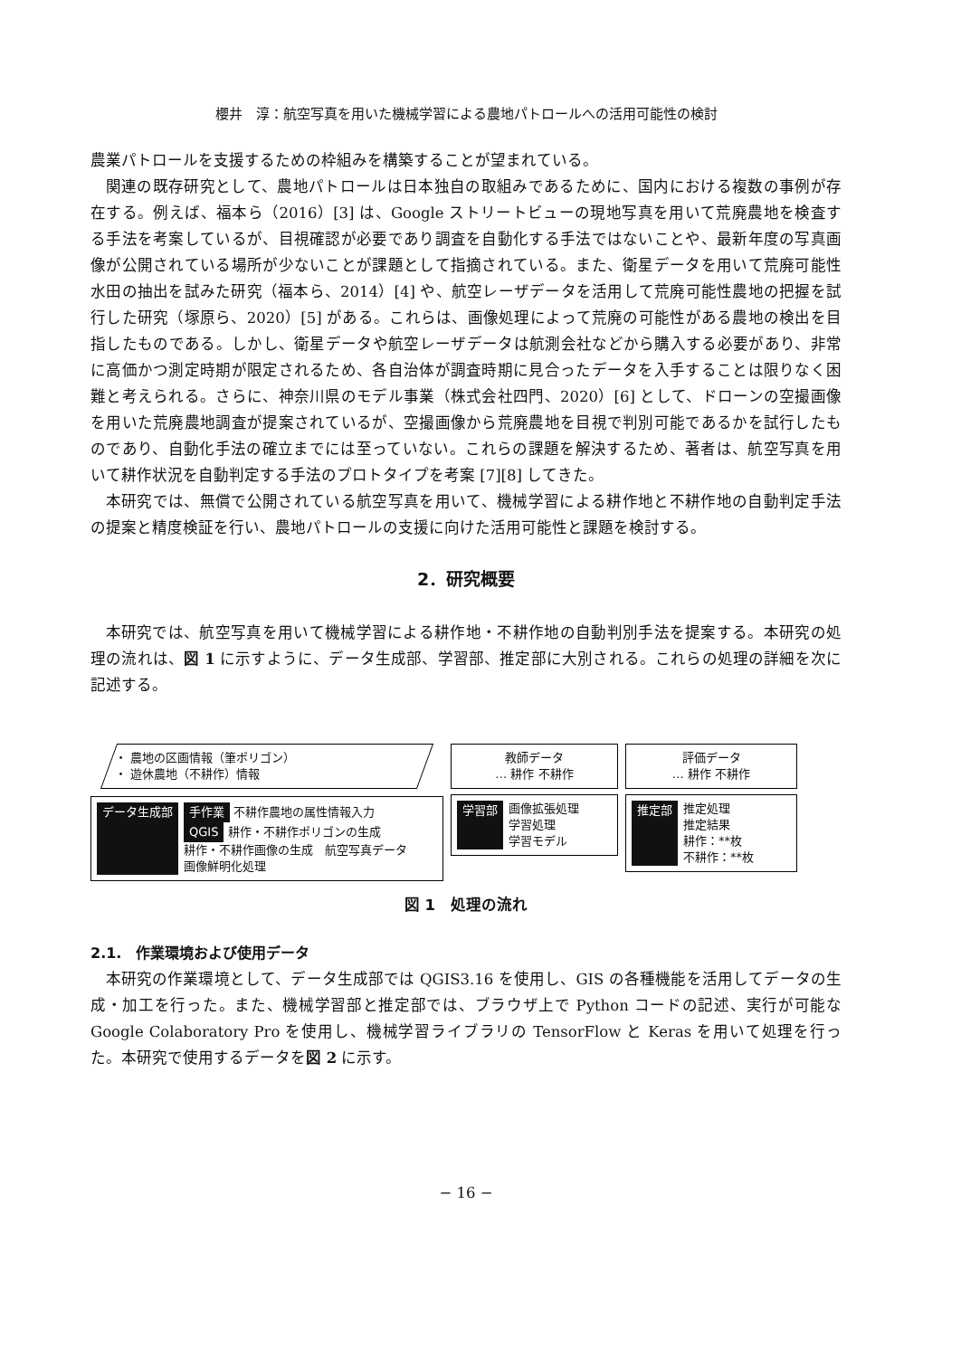櫻井　淳：航空写真を用いた機械学習による農地パトロールへの活用可能性の検討
農業パトロールを支援するための枠組みを構築することが望まれている。
関連の既存研究として、農地パトロールは日本独自の取組みであるために、国内における複数の事例が存在する。例えば、福本ら（2016）[3] は、Google ストリートビューの現地写真を用いて荒廃農地を検査する手法を考案しているが、目視確認が必要であり調査を自動化する手法ではないことや、最新年度の写真画像が公開されている場所が少ないことが課題として指摘されている。また、衛星データを用いて荒廃可能性水田の抽出を試みた研究（福本ら、2014）[4] や、航空レーザデータを活用して荒廃可能性農地の把握を試行した研究（塚原ら、2020）[5] がある。これらは、画像処理によって荒廃の可能性がある農地の検出を目指したものである。しかし、衛星データや航空レーザデータは航測会社などから購入する必要があり、非常に高価かつ測定時期が限定されるため、各自治体が調査時期に見合ったデータを入手することは限りなく困難と考えられる。さらに、神奈川県のモデル事業（株式会社四門、2020）[6] として、ドローンの空撮画像を用いた荒廃農地調査が提案されているが、空撮画像から荒廃農地を目視で判別可能であるかを試行したものであり、自動化手法の確立までには至っていない。これらの課題を解決するため、著者は、航空写真を用いて耕作状況を自動判定する手法のプロトタイプを考案 [7][8] してきた。
本研究では、無償で公開されている航空写真を用いて、機械学習による耕作地と不耕作地の自動判定手法の提案と精度検証を行い、農地パトロールの支援に向けた活用可能性と課題を検討する。
2．研究概要
本研究では、航空写真を用いて機械学習による耕作地・不耕作地の自動判別手法を提案する。本研究の処理の流れは、図 1 に示すように、データ生成部、学習部、推定部に大別される。これらの処理の詳細を次に記述する。
・ 農地の区画情報（筆ポリゴン）
・ 遊休農地（不耕作）情報
データ生成部 手作業 不耕作農地の属性情報入力
QGIS 耕作・不耕作ポリゴンの生成
耕作・不耕作画像の生成　航空写真データ
画像鮮明化処理
教師データ
… 耕作 不耕作
学習部 画像拡張処理
学習処理
学習モデル
評価データ
… 耕作 不耕作
推定部 推定処理
推定結果
耕作：**枚
不耕作：**枚
図 1　処理の流れ
2.1.　作業環境および使用データ
本研究の作業環境として、データ生成部では QGIS3.16 を使用し、GIS の各種機能を活用してデータの生成・加工を行った。また、機械学習部と推定部では、ブラウザ上で Python コードの記述、実行が可能な Google Colaboratory Pro を使用し、機械学習ライブラリの TensorFlow と Keras を用いて処理を行った。本研究で使用するデータを図 2 に示す。
− 16 −